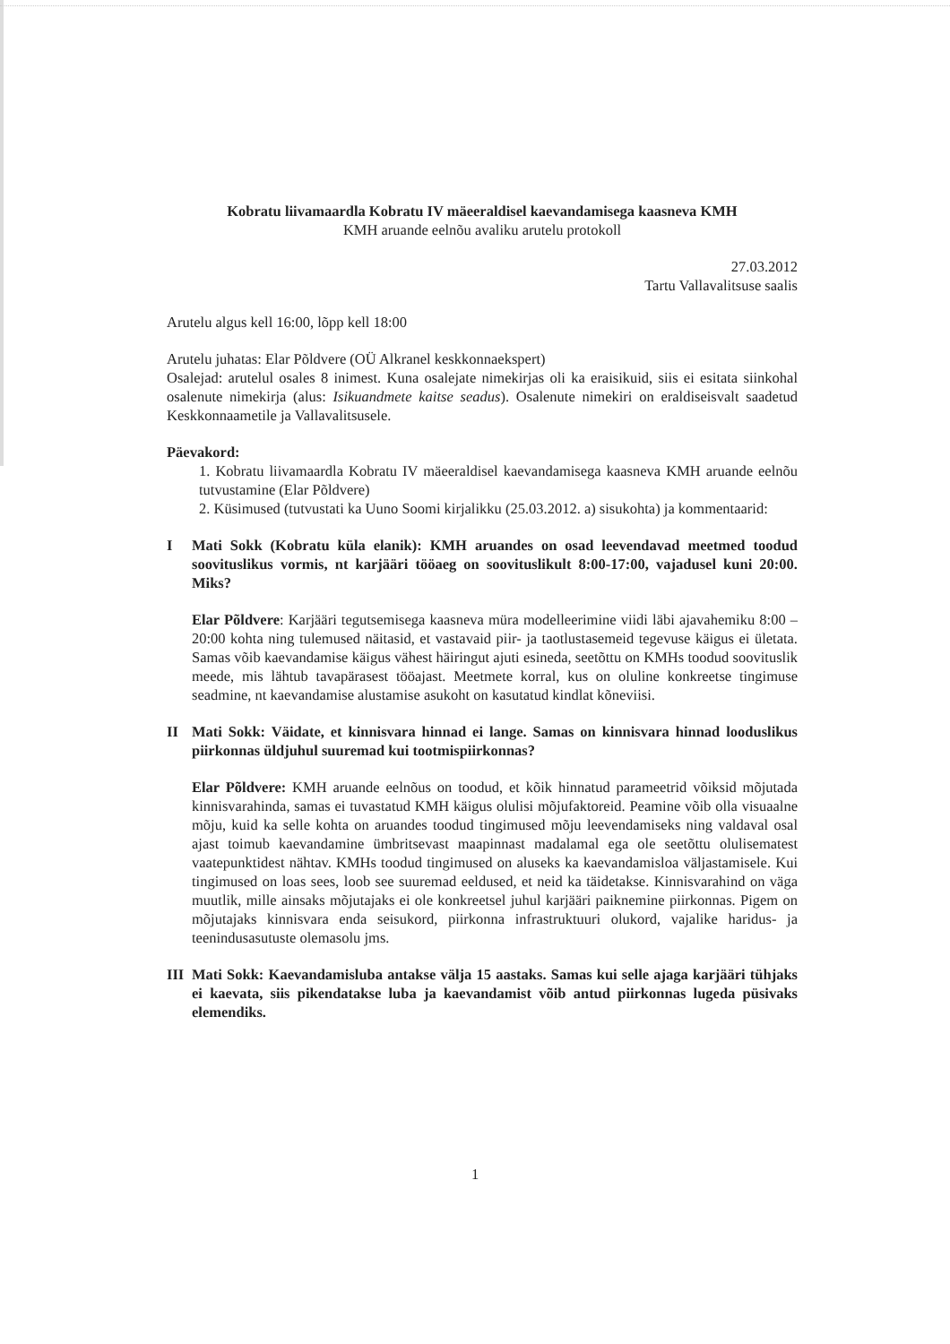Kobratu liivamaardla Kobratu IV mäeeraldisel kaevandamisega kaasneva KMH
KMH aruande eelnõu avaliku arutelu protokoll
27.03.2012
Tartu Vallavalitsuse saalis
Arutelu algus kell 16:00, lõpp kell 18:00
Arutelu juhatas: Elar Põldvere (OÜ Alkranel keskkonnaekspert)
Osalejad: arutelul osales 8 inimest. Kuna osalejate nimekirjas oli ka eraisikuid, siis ei esitata siinkohal osalenute nimekirja (alus: Isikuandmete kaitse seadus). Osalenute nimekiri on eraldiseisvalt saadetud Keskkonnaametile ja Vallavalitsusele.
Päevakord:
1. Kobratu liivamaardla Kobratu IV mäeeraldisel kaevandamisega kaasneva KMH aruande eelnõu tutvustamine (Elar Põldvere)
2. Küsimused (tutvustati ka Uuno Soomi kirjalikku (25.03.2012. a) sisukohta) ja kommentaarid:
I Mati Sokk (Kobratu küla elanik): KMH aruandes on osad leevendavad meetmed toodud soovituslikus vormis, nt karjääri tööaeg on soovituslikult 8:00-17:00, vajadusel kuni 20:00. Miks?
Elar Põldvere: Karjääri tegutsemisega kaasneva müra modelleerimine viidi läbi ajavahemiku 8:00 – 20:00 kohta ning tulemused näitasid, et vastavaid piir- ja taotlustasemeid tegevuse käigus ei ületata. Samas võib kaevandamise käigus vähest häiringut ajuti esineda, seetõttu on KMHs toodud soovituslik meede, mis lähtub tavapärasest tööajast. Meetmete korral, kus on oluline konkreetse tingimuse seadmine, nt kaevandamise alustamise asukoht on kasutatud kindlat kõneviisi.
II Mati Sokk: Väidate, et kinnisvara hinnad ei lange. Samas on kinnisvara hinnad looduslikus piirkonnas üldjuhul suuremad kui tootmispiirkonnas?
Elar Põldvere: KMH aruande eelnõus on toodud, et kõik hinnatud parameetrid võiksid mõjutada kinnisvarahinda, samas ei tuvastatud KMH käigus olulisi mõjufaktoreid. Peamine võib olla visuaalne mõju, kuid ka selle kohta on aruandes toodud tingimused mõju leevendamiseks ning valdaval osal ajast toimub kaevandamine ümbritsevast maapinnast madalamal ega ole seetõttu olulisematest vaatepunktidest nähtav. KMHs toodud tingimused on aluseks ka kaevandamisloa väljastamisele. Kui tingimused on loas sees, loob see suuremad eeldused, et neid ka täidetakse. Kinnisvarahind on väga muutlik, mille ainsaks mõjutajaks ei ole konkreetsel juhul karjääri paiknemine piirkonnas. Pigem on mõjutajaks kinnisvara enda seisukord, piirkonna infrastruktuuri olukord, vajalike haridus- ja teenindusasutuste olemasolu jms.
III
Mati Sokk: Kaevandamisluba antakse välja 15 aastaks. Samas kui selle ajaga karjääri tühjaks ei kaevata, siis pikendatakse luba ja kaevandamist võib antud piirkonnas lugeda püsivaks elemendiks.
1